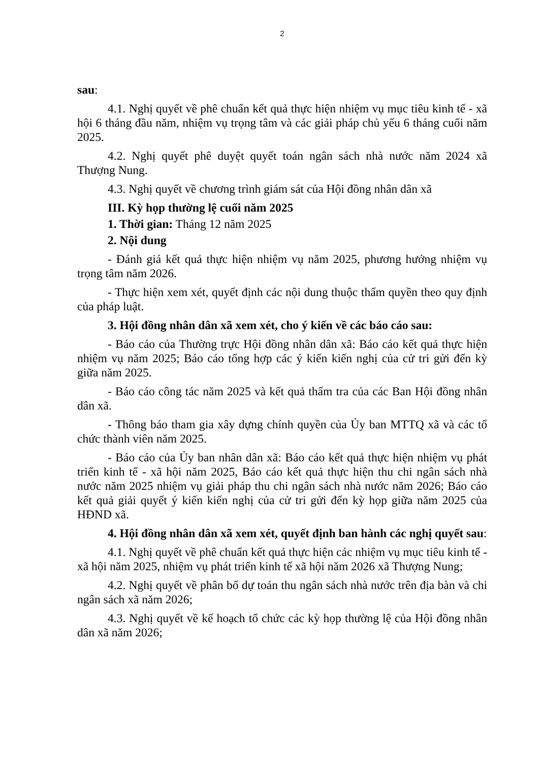2
sau:
4.1. Nghị quyết về phê chuẩn kết quả thực hiện nhiệm vụ mục tiêu kinh tế - xã hội 6 tháng đầu năm, nhiệm vụ trọng tâm và các giải pháp chủ yếu 6 tháng cuối năm 2025.
4.2. Nghị quyết phê duyệt quyết toán ngân sách nhà nước năm 2024 xã Thượng Nung.
4.3. Nghị quyết về chương trình giám sát của Hội đồng nhân dân xã
III. Kỳ họp thường lệ cuối năm 2025
1. Thời gian: Tháng 12 năm 2025
2. Nội dung
- Đánh giá kết quả thực hiện nhiệm vụ năm 2025, phương hướng nhiệm vụ trọng tâm năm 2026.
- Thực hiện xem xét, quyết định các nội dung thuộc thẩm quyền theo quy định của pháp luật.
3. Hội đồng nhân dân xã xem xét, cho ý kiến về các báo cáo sau:
- Báo cáo của Thường trực Hội đồng nhân dân xã: Báo cáo kết quả thực hiện nhiệm vụ năm 2025; Báo cáo tổng hợp các ý kiến kiến nghị của cử tri gửi đến kỳ giữa năm 2025.
- Báo cáo công tác năm 2025 và kết quả thẩm tra của các Ban Hội đồng nhân dân xã.
- Thông báo tham gia xây dựng chính quyền của Ủy ban MTTQ xã và các tổ chức thành viên năm 2025.
- Báo cáo của Ủy ban nhân dân xã: Báo cáo kết quả thực hiện nhiệm vụ phát triển kinh tế - xã hội năm 2025, Báo cáo kết quả thực hiện thu chi ngân sách nhà nước năm 2025 nhiệm vụ giải pháp thu chi ngân sách nhà nước năm 2026; Báo cáo kết quả giải quyết ý kiến kiến nghị của cử tri gửi đến kỳ họp giữa năm 2025 của HĐND xã.
4. Hội đồng nhân dân xã xem xét, quyết định ban hành các nghị quyết sau:
4.1. Nghị quyết về phê chuẩn kết quả thực hiện các nhiệm vụ mục tiêu kinh tế - xã hội năm 2025, nhiệm vụ phát triển kinh tế xã hội năm 2026 xã Thượng Nung;
4.2. Nghị quyết về phân bổ dự toán thu ngân sách nhà nước trên địa bàn và chi ngân sách xã năm 2026;
4.3. Nghị quyết về kế hoạch tổ chức các kỳ họp thường lệ của Hội đồng nhân dân xã năm 2026;